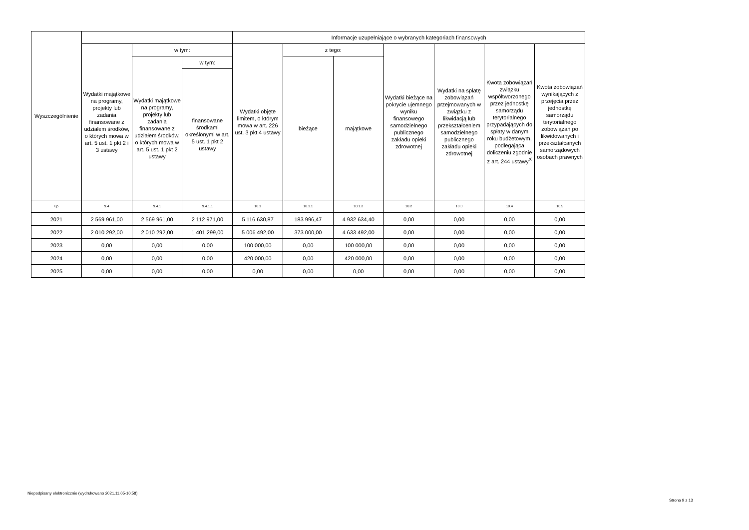| Wyszczególnienie | | | | Informacje uzupełniające o wybranych kategoriach finansowych | | | | | | |
| --- | --- | --- | --- | --- | --- | --- | --- | --- | --- | --- |
| | Wydatki majątkowe na programy, projekty lub zadania finansowane z udziałem środków, o których mowa w art. 5 ust. 1 pkt 2 i 3 ustawy | w tym: | | Wydatki objęte limitem, o którym mowa w art. 226 ust. 3 pkt 4 ustawy | z tego: | | Wydatki bieżące na pokrycie ujemnego wyniku finansowego samodzielnego publicznego zakładu opieki zdrowotnej | Wydatki na spłatę zobowiązań przejmowanych w związku z likwidacją lub przekształceniem samodzielnego publicznego zakładu opieki zdrowotnej | Kwota zobowiązań związku współtworzonego przez jednostkę samorządu terytorialnego przypadających do spłaty w danym roku budżetowym, podlegająca doliczeniu zgodnie z art. 244 ustawy<sup>X</sup> | Kwota zobowiązań wynikających z przejęcia przez jednostkę samorządu terytorialnego zobowiązań po likwidowanych i przekształcanych samorządowych osobach prawnych |
| | | Wydatki majątkowe na programy, projekty lub zadania finansowane z udziałem środków, o których mowa w art. 5 ust. 1 pkt 2 ustawy | w tym: | | bieżące | majątkowe | | | | |
| | | | finansowane środkami określonymi w art. 5 ust. 1 pkt 2 ustawy | | | | | | | |
| Lp | 9.4 | 9.4.1 | 9.4.1.1 | 10.1 | 10.1.1 | 10.1.2 | 10.2 | 10.3 | 10.4 | 10.5 |
| 2021 | 2 569 961,00 | 2 569 961,00 | 2 112 971,00 | 5 116 630,87 | 183 996,47 | 4 932 634,40 | 0,00 | 0,00 | 0,00 | 0,00 |
| 2022 | 2 010 292,00 | 2 010 292,00 | 1 401 299,00 | 5 006 492,00 | 373 000,00 | 4 633 492,00 | 0,00 | 0,00 | 0,00 | 0,00 |
| 2023 | 0,00 | 0,00 | 0,00 | 100 000,00 | 0,00 | 100 000,00 | 0,00 | 0,00 | 0,00 | 0,00 |
| 2024 | 0,00 | 0,00 | 0,00 | 420 000,00 | 0,00 | 420 000,00 | 0,00 | 0,00 | 0,00 | 0,00 |
| 2025 | 0,00 | 0,00 | 0,00 | 0,00 | 0,00 | 0,00 | 0,00 | 0,00 | 0,00 | 0,00 |
Niepodpisany elektronicznie (wydrukowano 2021.11.05-10:58)
Strona 9 z 13